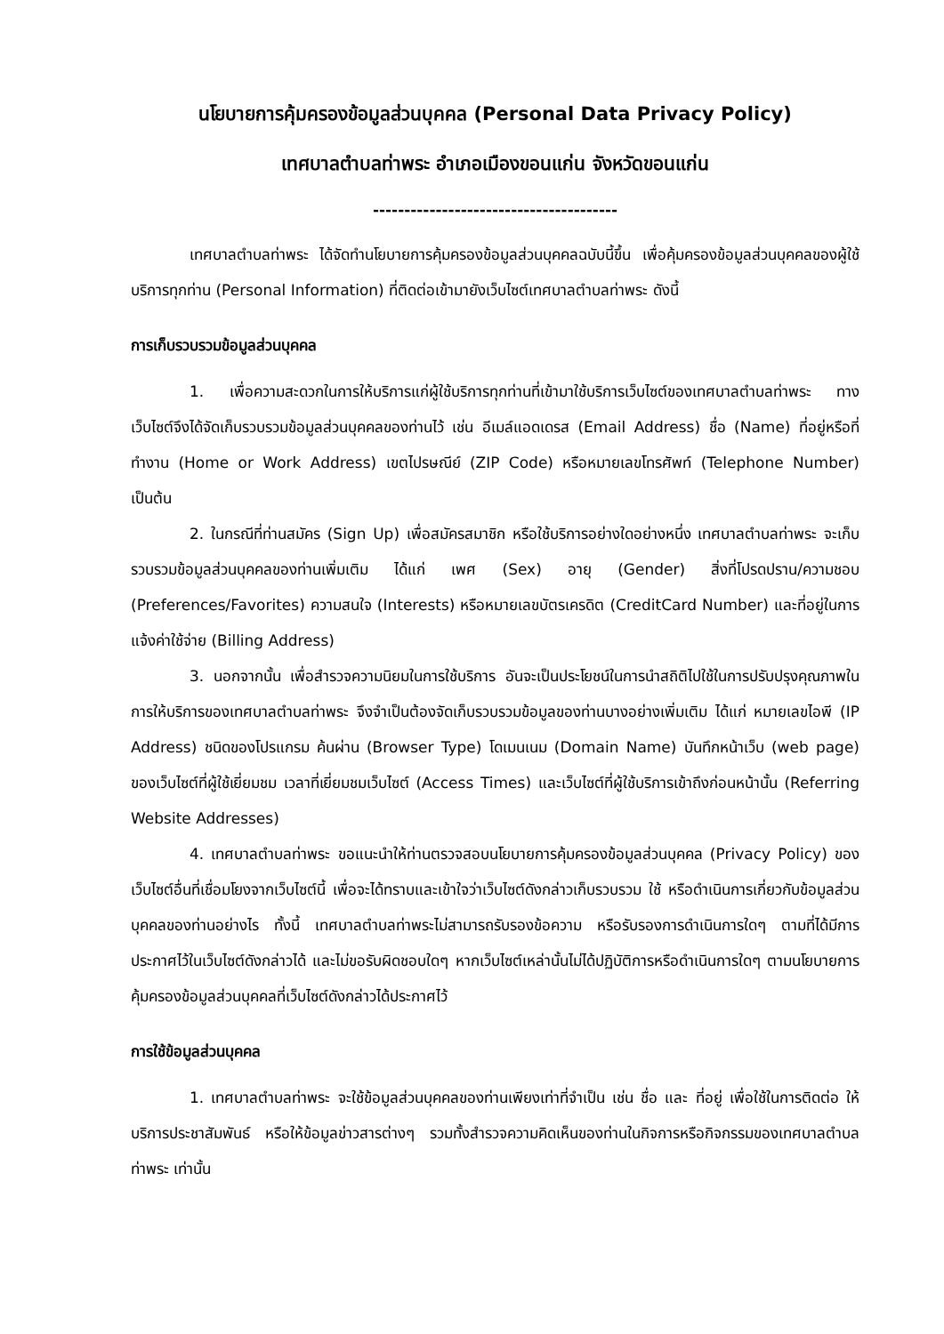นโยบายการคุ้มครองข้อมูลส่วนบุคคล (Personal Data Privacy Policy)
เทศบาลตำบลท่าพระ อำเภอเมืองขอนแก่น จังหวัดขอนแก่น
---------------------------------------
เทศบาลตำบลท่าพระ ได้จัดทำนโยบายการคุ้มครองข้อมูลส่วนบุคคลฉบับนี้ขึ้น เพื่อคุ้มครองข้อมูลส่วนบุคคลของผู้ใช้บริการทุกท่าน (Personal Information) ที่ติดต่อเข้ามายังเว็บไซต์เทศบาลตำบลท่าพระ ดังนี้
การเก็บรวบรวมข้อมูลส่วนบุคคล
1. เพื่อความสะดวกในการให้บริการแก่ผู้ใช้บริการทุกท่านที่เข้ามาใช้บริการเว็บไซต์ของเทศบาลตำบลท่าพระ ทางเว็บไซต์จึงได้จัดเก็บรวบรวมข้อมูลส่วนบุคคลของท่านไว้ เช่น อีเมล์แอดเดรส (Email Address) ชื่อ (Name) ที่อยู่หรือที่ทำงาน (Home or Work Address) เขตไปรษณีย์ (ZIP Code) หรือหมายเลขโทรศัพท์ (Telephone Number) เป็นต้น
2. ในกรณีที่ท่านสมัคร (Sign Up) เพื่อสมัครสมาชิก หรือใช้บริการอย่างใดอย่างหนึ่ง เทศบาลตำบลท่าพระ จะเก็บรวบรวมข้อมูลส่วนบุคคลของท่านเพิ่มเติม ได้แก่ เพศ (Sex) อายุ (Gender) สิ่งที่โปรดปราน/ความชอบ (Preferences/Favorites) ความสนใจ (Interests) หรือหมายเลขบัตรเครดิต (CreditCard Number) และที่อยู่ในการแจ้งค่าใช้จ่าย (Billing Address)
3. นอกจากนั้น เพื่อสำรวจความนิยมในการใช้บริการ อันจะเป็นประโยชน์ในการนำสถิติไปใช้ในการปรับปรุงคุณภาพในการให้บริการของเทศบาลตำบลท่าพระ จึงจำเป็นต้องจัดเก็บรวบรวมข้อมูลของท่านบางอย่างเพิ่มเติม ได้แก่ หมายเลขไอพี (IP Address) ชนิดของโปรแกรม ค้นผ่าน (Browser Type) โดเมนเนม (Domain Name) บันทึกหน้าเว็บ (web page) ของเว็บไซต์ที่ผู้ใช้เยี่ยมชม เวลาที่เยี่ยมชมเว็บไซต์ (Access Times) และเว็บไซต์ที่ผู้ใช้บริการเข้าถึงก่อนหน้านั้น (Referring Website Addresses)
4. เทศบาลตำบลท่าพระ ขอแนะนำให้ท่านตรวจสอบนโยบายการคุ้มครองข้อมูลส่วนบุคคล (Privacy Policy) ของเว็บไซต์อื่นที่เชื่อมโยงจากเว็บไซต์นี้ เพื่อจะได้ทราบและเข้าใจว่าเว็บไซต์ดังกล่าวเก็บรวบรวม ใช้ หรือดำเนินการเกี่ยวกับข้อมูลส่วนบุคคลของท่านอย่างไร ทั้งนี้ เทศบาลตำบลท่าพระไม่สามารถรับรองข้อความ หรือรับรองการดำเนินการใดๆ ตามที่ได้มีการประกาศไว้ในเว็บไซต์ดังกล่าวได้ และไม่ขอรับผิดชอบใดๆ หากเว็บไซต์เหล่านั้นไม่ได้ปฏิบัติการหรือดำเนินการใดๆ ตามนโยบายการคุ้มครองข้อมูลส่วนบุคคลที่เว็บไซต์ดังกล่าวได้ประกาศไว้
การใช้ข้อมูลส่วนบุคคล
1. เทศบาลตำบลท่าพระ จะใช้ข้อมูลส่วนบุคคลของท่านเพียงเท่าที่จำเป็น เช่น ชื่อ และ ที่อยู่ เพื่อใช้ในการติดต่อ ให้บริการประชาสัมพันธ์ หรือให้ข้อมูลข่าวสารต่างๆ รวมทั้งสำรวจความคิดเห็นของท่านในกิจการหรือกิจกรรมของเทศบาลตำบลท่าพระ เท่านั้น